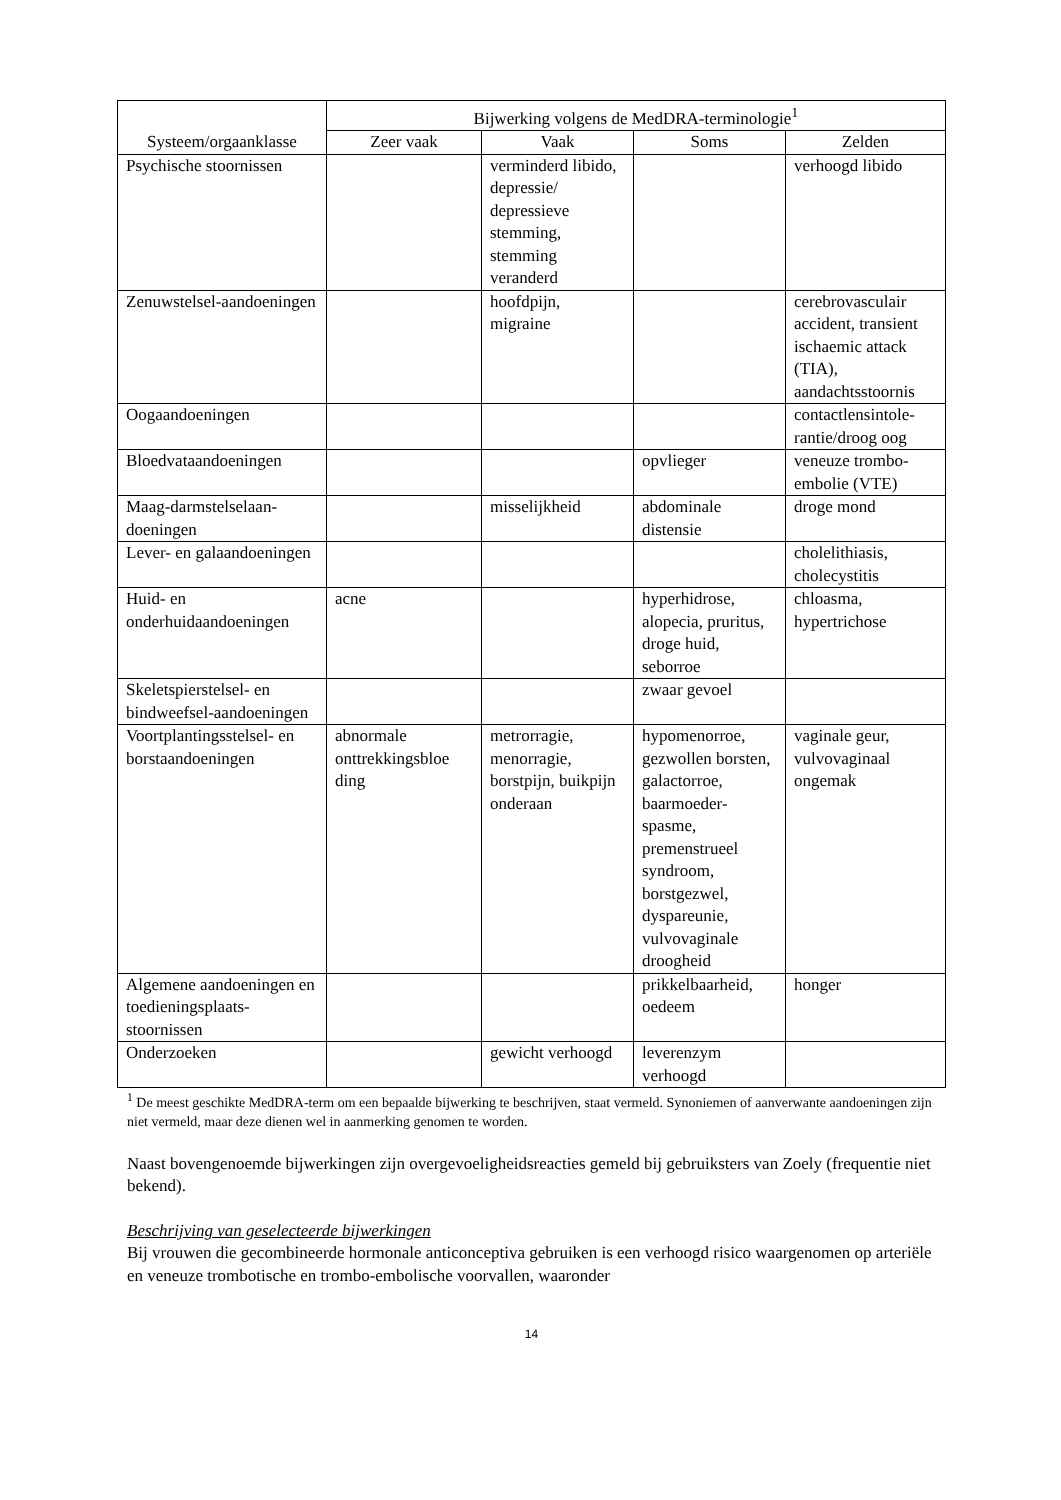| Systeem/orgaanklasse | Bijwerking volgens de MedDRA-terminologie<sup>1</sup> | | | |
| --- | --- | --- | --- | --- |
| | Zeer vaak | Vaak | Soms | Zelden |
| Psychische stoornissen | | verminderd libido, depressie/ depressieve stemming, stemming veranderd | | verhoogd libido |
| Zenuwstelsel-aandoeningen | | hoofdpijn, migraine | | cerebrovasculair accident, transient ischaemic attack (TIA), aandachtsstoornis |
| Oogaandoeningen | | | | contactlensintole-rantie/droog oog |
| Bloedvataandoeningen | | | opvlieger | veneuze trombo-embolie (VTE) |
| Maag-darmstelselaan-doeningen | | misselijkheid | abdominale distensie | droge mond |
| Lever- en galaandoeningen | | | | cholelithiasis, cholecystitis |
| Huid- en onderhuidaandoeningen | acne | | hyperhidrose, alopecia, pruritus, droge huid, seborroe | chloasma, hypertrichose |
| Skeletspierstelsel- en bindweefsel-aandoeningen | | | zwaar gevoel | |
| Voortplantingsstelsel- en borstaandoeningen | abnormale onttrekkingsbloe ding | metrorragie, menorragie, borstpijn, buikpijn onderaan | hypomenorroe, gezwollen borsten, galactorroe, baarmoeder-spasme, premenstrueel syndroom, borstgezwel, dyspareunie, vulvovaginale droogheid | vaginale geur, vulvovaginaal ongemak |
| Algemene aandoeningen en toedieningsplaats-stoornissen | | | prikkelbaarheid, oedeem | honger |
| Onderzoeken | | gewicht verhoogd | leverenzym verhoogd | |
<sup>1</sup> De meest geschikte MedDRA-term om een bepaalde bijwerking te beschrijven, staat vermeld. Synoniemen of aanverwante aandoeningen zijn niet vermeld, maar deze dienen wel in aanmerking genomen te worden.
Naast bovengenoemde bijwerkingen zijn overgevoeligheidsreacties gemeld bij gebruiksters van Zoely (frequentie niet bekend).
Beschrijving van geselecteerde bijwerkingen
Bij vrouwen die gecombineerde hormonale anticonceptiva gebruiken is een verhoogd risico waargenomen op arteriële en veneuze trombotische en trombo-embolische voorvallen, waaronder
14